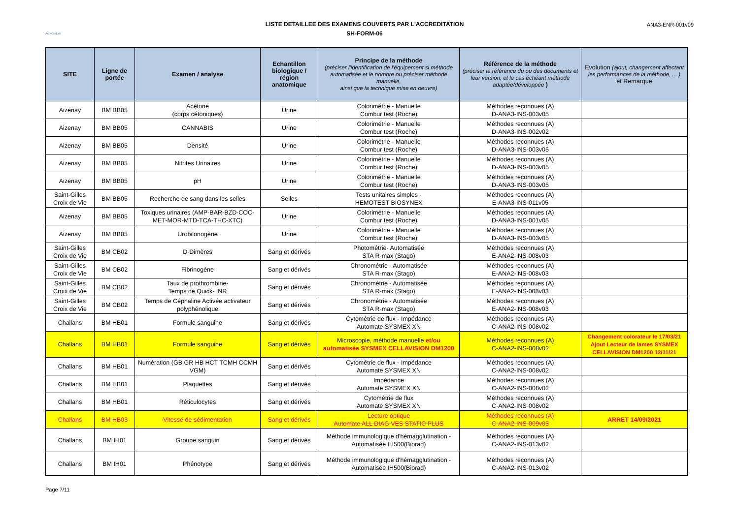ActivBioLab
LISTE DETAILLEE DES EXAMENS COUVERTS PAR L'ACCREDITATION
SH-FORM-06
ANA3-ENR-001v09
| SITE | Ligne de portée | Examen / analyse | Echantillon biologique / région anatomique | Principe de la méthode (préciser l'identification de l'équipement si méthode automatisée et le nombre ou préciser méthode manuelle, ainsi que la technique mise en oeuvre) | Référence de la méthode (préciser la référence du ou des documents et leur version, et le cas échéant méthode adaptée/développée ) | Evolution (ajout, changement affectant les performances de la méthode, ... ) et Remarque |
| --- | --- | --- | --- | --- | --- | --- |
| Aizenay | BM BB05 | Acétone (corps cétoniques) | Urine | Colorimétrie - Manuelle Combur test (Roche) | Méthodes reconnues (A) D-ANA3-INS-003v05 | |
| Aizenay | BM BB05 | CANNABIS | Urine | Colorimétrie - Manuelle Combur test (Roche) | Méthodes reconnues (A) D-ANA3-INS-002v02 | |
| Aizenay | BM BB05 | Densité | Urine | Colorimétrie - Manuelle Combur test (Roche) | Méthodes reconnues (A) D-ANA3-INS-003v05 | |
| Aizenay | BM BB05 | Nitrites Urinaires | Urine | Colorimétrie - Manuelle Combur test (Roche) | Méthodes reconnues (A) D-ANA3-INS-003v05 | |
| Aizenay | BM BB05 | pH | Urine | Colorimétrie - Manuelle Combur test (Roche) | Méthodes reconnues (A) D-ANA3-INS-003v05 | |
| Saint-Gilles Croix de Vie | BM BB05 | Recherche de sang dans les selles | Selles | Tests unitaires simples - HEMOTEST BIOSYNEX | Méthodes reconnues (A) E-ANA3-INS-011v05 | |
| Aizenay | BM BB05 | Toxiques urinaires (AMP-BAR-BZD-COC-MET-MOR-MTD-TCA-THC-XTC) | Urine | Colorimétrie - Manuelle Combur test (Roche) | Méthodes reconnues (A) D-ANA3-INS-001v05 | |
| Aizenay | BM BB05 | Urobilonogène | Urine | Colorimétrie - Manuelle Combur test (Roche) | Méthodes reconnues (A) D-ANA3-INS-003v05 | |
| Saint-Gilles Croix de Vie | BM CB02 | D-Dimères | Sang et dérivés | Photométrie- Automatisée STA R-max (Stago) | Méthodes reconnues (A) E-ANA2-INS-008v03 | |
| Saint-Gilles Croix de Vie | BM CB02 | Fibrinogène | Sang et dérivés | Chronométrie - Automatisée STA R-max (Stago) | Méthodes reconnues (A) E-ANA2-INS-008v03 | |
| Saint-Gilles Croix de Vie | BM CB02 | Taux de prothrombine- Temps de Quick- INR | Sang et dérivés | Chronométrie - Automatisée STA R-max (Stago) | Méthodes reconnues (A) E-ANA2-INS-008v03 | |
| Saint-Gilles Croix de Vie | BM CB02 | Temps de Céphaline Activée activateur polyphénolique | Sang et dérivés | Chronométrie - Automatisée STA R-max (Stago) | Méthodes reconnues (A) E-ANA2-INS-008v03 | |
| Challans | BM HB01 | Formule sanguine | Sang et dérivés | Cytométrie de flux - Impédance Automate SYSMEX XN | Méthodes reconnues (A) C-ANA2-INS-008v02 | |
| Challans | BM HB01 | Formule sanguine | Sang et dérivés | Microscopie, méthode manuelle et/ou automatisée SYSMEX CELLAVISION DM1200 | Méthodes reconnues (A) C-ANA2-INS-008v02 | Changement colorateur le 17/03/21 Ajout Lecteur de lames SYSMEX CELLAVISION DM1200 12/11/21 |
| Challans | BM HB01 | Numération (GB GR HB HCT TCMH CCMH VGM) | Sang et dérivés | Cytométrie de flux - Impédance Automate SYSMEX XN | Méthodes reconnues (A) C-ANA2-INS-008v02 | |
| Challans | BM HB01 | Plaquettes | Sang et dérivés | Impédance Automate SYSMEX XN | Méthodes reconnues (A) C-ANA2-INS-008v02 | |
| Challans | BM HB01 | Réticulocytes | Sang et dérivés | Cytométrie de flux Automate SYSMEX XN | Méthodes reconnues (A) C-ANA2-INS-008v02 | |
| Challans | BM HB03 | Vitesse de sédimentation | Sang et dérivés | Lecture optique Automate ALL DIAG VES STATIC PLUS | Méthodes reconnues (A) C-ANA2-INS-009v03 | ARRET 14/09/2021 |
| Challans | BM IH01 | Groupe sanguin | Sang et dérivés | Méthode immunologique d'hémagglutination - Automatisée IH500(Biorad) | Méthodes reconnues (A) C-ANA2-INS-013v02 | |
| Challans | BM IH01 | Phénotype | Sang et dérivés | Méthode immunologique d'hémagglutination - Automatisée IH500(Biorad) | Méthodes reconnues (A) C-ANA2-INS-013v02 | |
Page 7/11